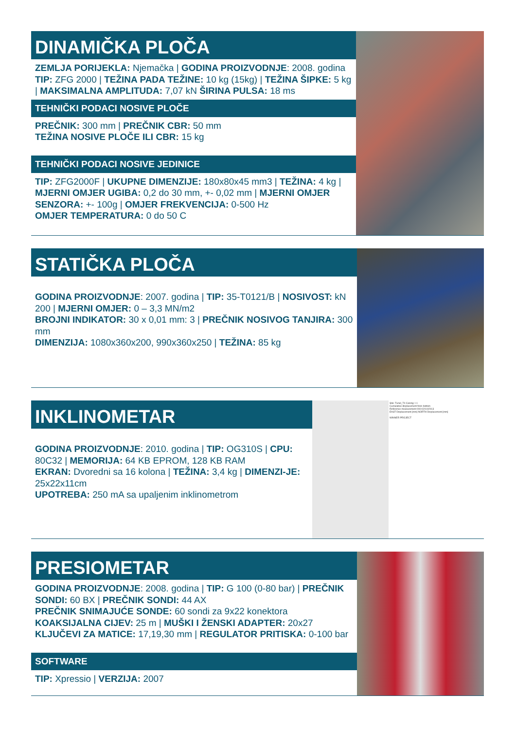DINAMIČKA PLOČA
ZEMLJA PORIJEKLA: Njemačka | GODINA PROIZVODNJE: 2008. godina TIP: ZFG 2000 | TEŽINA PADA TEŽINE: 10 kg (15kg) | TEŽINA ŠIPKE: 5 kg | MAKSIMALNA AMPLITUDA: 7,07 kN ŠIRINA PULSA: 18 ms
TEHNIČKI PODACI NOSIVE PLOČE
PREČNIK: 300 mm | PREČNIK CBR: 50 mm
TEŽINA NOSIVE PLOČE ILI CBR: 15 kg
TEHNIČKI PODACI NOSIVE JEDINICE
TIP: ZFG2000F | UKUPNE DIMENZIJE: 180x80x45 mm3 | TEŽINA: 4 kg | MJERNI OMJER UGIBA: 0,2 do 30 mm, +- 0,02 mm | MJERNI OMJER SENZORA: +- 100g | OMJER FREKVENCIJA: 0-500 Hz
OMJER TEMPERATURA: 0 do 50 C
STATIČKA PLOČA
GODINA PROIZVODNJE: 2007. godina | TIP: 35-T0121/B | NOSIVOST: kN 200 | MJERNI OMJER: 0 – 3,3 MN/m2
BROJNI INDIKATOR: 30 x 0,01 mm: 3 | PREČNIK NOSIVOG TANJIRA: 300 mm
DIMENZIJA: 1080x360x200, 990x360x250 | TEŽINA: 85 kg
INKLINOMETAR
GODINA PROIZVODNJE: 2010. godina | TIP: OG310S | CPU: 80C32 | MEMORIJA: 64 KB EPROM, 128 KB RAM
EKRAN: Dvoredni sa 16 kolona | TEŽINA: 3,4 kg | DIMENZI-JE: 25x22x11cm
UPOTREBA: 250 mA sa upaljenim inklinometrom
Site: Tunel_T4 Casing: I-1
Cumulative displacement from bottom
Reference measurement 000:02/10/2013
EAST Displacement [mm] NORTH Displacement [mm]
WINNER PROJECT
PRESIOMETAR
GODINA PROIZVODNJE: 2008. godina | TIP: G 100 (0-80 bar) | PREČNIK SONDI: 60 BX | PREČNIK SONDI: 44 AX
PREČNIK SNIMAJUĆE SONDE: 60 sondi za 9x22 konektora
KOAKSIJALNA CIJEV: 25 m | MUŠKI I ŽENSKI ADAPTER: 20x27
KLJUČEVI ZA MATICE: 17,19,30 mm | REGULATOR PRITISKA: 0-100 bar
SOFTWARE
TIP: Xpressio | VERZIJA: 2007